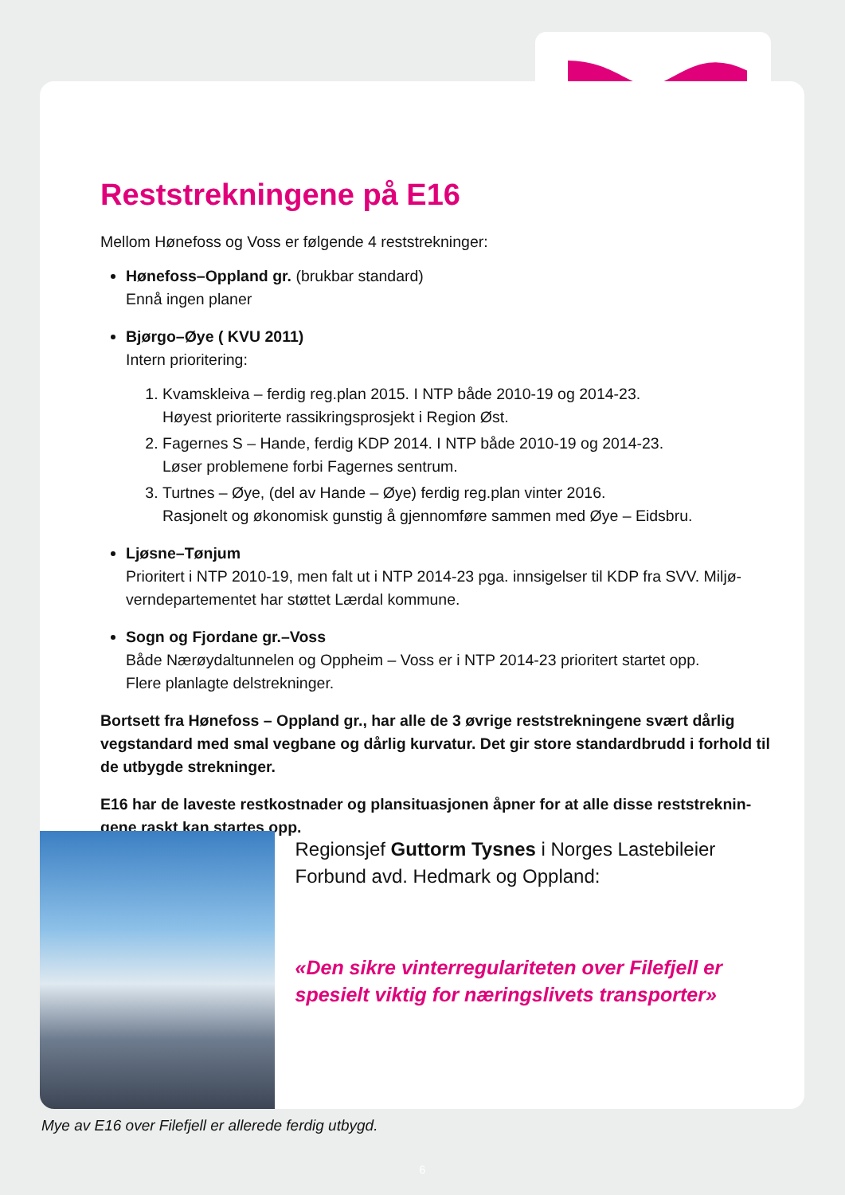Reststrekningene på E16
Mellom Hønefoss og Voss er følgende 4 reststrekninger:
Hønefoss–Oppland gr. (brukbar standard)
Ennå ingen planer
Bjørgo–Øye ( KVU 2011)
Intern prioritering:
1. Kvamskleiva – ferdig reg.plan 2015. I NTP både 2010-19 og 2014-23.
Høyest prioriterte rassikringsprosjekt i Region Øst.
2. Fagernes S – Hande, ferdig KDP 2014. I NTP både 2010-19 og 2014-23.
Løser problemene forbi Fagernes sentrum.
3. Turtnes – Øye, (del av Hande – Øye) ferdig reg.plan vinter 2016.
Rasjonelt og økonomisk gunstig å gjennomføre sammen med Øye – Eidsbru.
Ljøsne–Tønjum
Prioritert i NTP 2010-19, men falt ut i NTP 2014-23 pga. innsigelser til KDP fra SVV. Miljø-verndepartementet har støttet Lærdal kommune.
Sogn og Fjordane gr.–Voss
Både Nærøydaltunnelen og Oppheim – Voss er i NTP 2014-23 prioritert startet opp.
Flere planlagte delstrekninger.
Bortsett fra Hønefoss – Oppland gr., har alle de 3 øvrige reststrekningene svært dårlig vegstandard med smal vegbane og dårlig kurvatur. Det gir store standardbrudd i forhold til de utbygde strekninger.
E16 har de laveste restkostnader og plansituasjonen åpner for at alle disse reststreknin-gene raskt kan startes opp.
Regionsjef Guttorm Tysnes i Norges Lastebileier Forbund avd. Hedmark og Oppland:
«Den sikre vinterregulariteten over Filefjell er spesielt viktig for næringslivets transporter»
Mye av E16 over Filefjell er allerede ferdig utbygd.
6